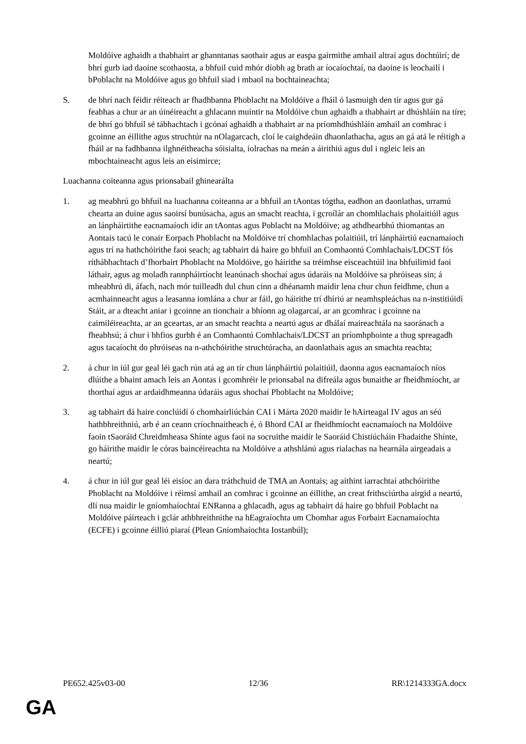Moldóive aghaidh a thabhairt ar ghanntanas saothair agus ar easpa gairmithe amhail altraí agus dochtúirí; de bhrí gurb iad daoine scothaosta, a bhfuil cuid mhór díobh ag brath ar íocaíochtaí, na daoine is leochailí i bPoblacht na Moldóive agus go bhfuil siad i mbaol na bochtaineachta;
S. de bhrí nach féidir réiteach ar fhadhbanna Phoblacht na Moldóive a fháil ó lasmuigh den tír agus gur gá feabhas a chur ar an úinéireacht a ghlacann muintir na Moldóive chun aghaidh a thabhairt ar dhúshláin na tíre; de bhrí go bhfuil sé tábhachtach i gcónaí aghaidh a thabhairt ar na príomhdhúshláin amhail an comhrac i gcoinne an éillithe agus struchtúr na nOlagarcach, cloí le caighdeáin dhaonlathacha, agus an gá atá le réitigh a fháil ar na fadhbanna ilghnéitheacha sóisialta, iolrachas na meán a áirithiú agus dul i ngleic leis an mbochtaineacht agus leis an eisimirce;
Luachanna coiteanna agus prionsabail ghinearálta
1. ag meabhrú go bhfuil na luachanna coiteanna ar a bhfuil an tAontas tógtha, eadhon an daonlathas, urramú chearta an duine agus saoirsí bunúsacha, agus an smacht reachta, i gcroílár an chomhlachais pholaitiúil agus an lánpháirtithe eacnamaíoch idir an tAontas agus Poblacht na Moldóive; ag athdhearbhú thiomantas an Aontais tacú le conair Eorpach Phoblacht na Moldóive trí chomhlachas polaitiúil, trí lánpháirtiú eacnamaíoch agus trí na hathchóirithe faoi seach; ag tabhairt dá haire go bhfuil an Comhaontú Comhlachais/LDCST fós ríthábhachtach d’fhorbairt Phoblacht na Moldóive, go háirithe sa tréimhse eisceachtúil ina bhfuilimid faoi láthair, agus ag moladh rannpháirtíocht leanúnach shochaí agus údaráis na Moldóive sa phróiseas sin; á mheabhrú di, áfach, nach mór tuilleadh dul chun cinn a dhéanamh maidir lena chur chun feidhme, chun a acmhainneacht agus a leasanna iomlána a chur ar fáil, go háirithe trí dhíriú ar neamhspleáchas na n-institiúidí Stáit, ar a dteacht aniar i gcoinne an tionchair a bhíonn ag olagarcaí, ar an gcomhrac i gcoinne na caimiléireachta, ar an gceartas, ar an smacht reachta a neartú agus ar dhálaí maireachtála na saoránach a fheabhsú; á chur i bhfios gurbh é an Comhaontú Comhlachais/LDCST an príomhphointe a thug spreagadh agus tacaíocht do phróiseas na n-athchóirithe struchtúracha, an daonlathais agus an smachta reachta;
2. á chur in iúl gur geal léi gach rún atá ag an tír chun lánpháirtiú polaitiúil, daonna agus eacnamaíoch níos dlúithe a bhaint amach leis an Aontas i gcomhréir le prionsabal na difreála agus bunaithe ar fheidhmíocht, ar thorthaí agus ar ardaidhmeanna údaráis agus shochaí Phoblacht na Moldóive;
3. ag tabhairt dá haire conclúidí ó chomhairliúchán CAI i Márta 2020 maidir le hAirteagal IV agus an séú hathbhreithniú, arb é an ceann críochnaitheach é, ó Bhord CAI ar fheidhmíocht eacnamaíoch na Moldóive faoin tSaoráid Chreidmheasa Shínte agus faoi na socruithe maidir le Saoráid Chistiúcháin Fhadaithe Shínte, go háirithe maidir le córas baincéireachta na Moldóive a athshlánú agus rialachas na hearnála airgeadais a neartú;
4. á chur in iúl gur geal léi eisíoc an dara tráthchuid de TMA an Aontais; ag aithint iarrachtaí athchóirithe Phoblacht na Moldóive i réimsí amhail an comhrac i gcoinne an éillithe, an creat frithsciúrtha airgid a neartú, dlí nua maidir le gníomhaíochtaí ENRanna a ghlacadh, agus ag tabhairt dá haire go bhfuil Poblacht na Moldóive páirteach i gclár athbhreithnithe na hEagraíochta um Chomhar agus Forbairt Eacnamaíochta (ECFE) i gcoinne éilliú piaraí (Plean Gníomhaíochta Iostanbúl);
PE652.425v03-00 12/36 RR\1214333GA.docx
GA